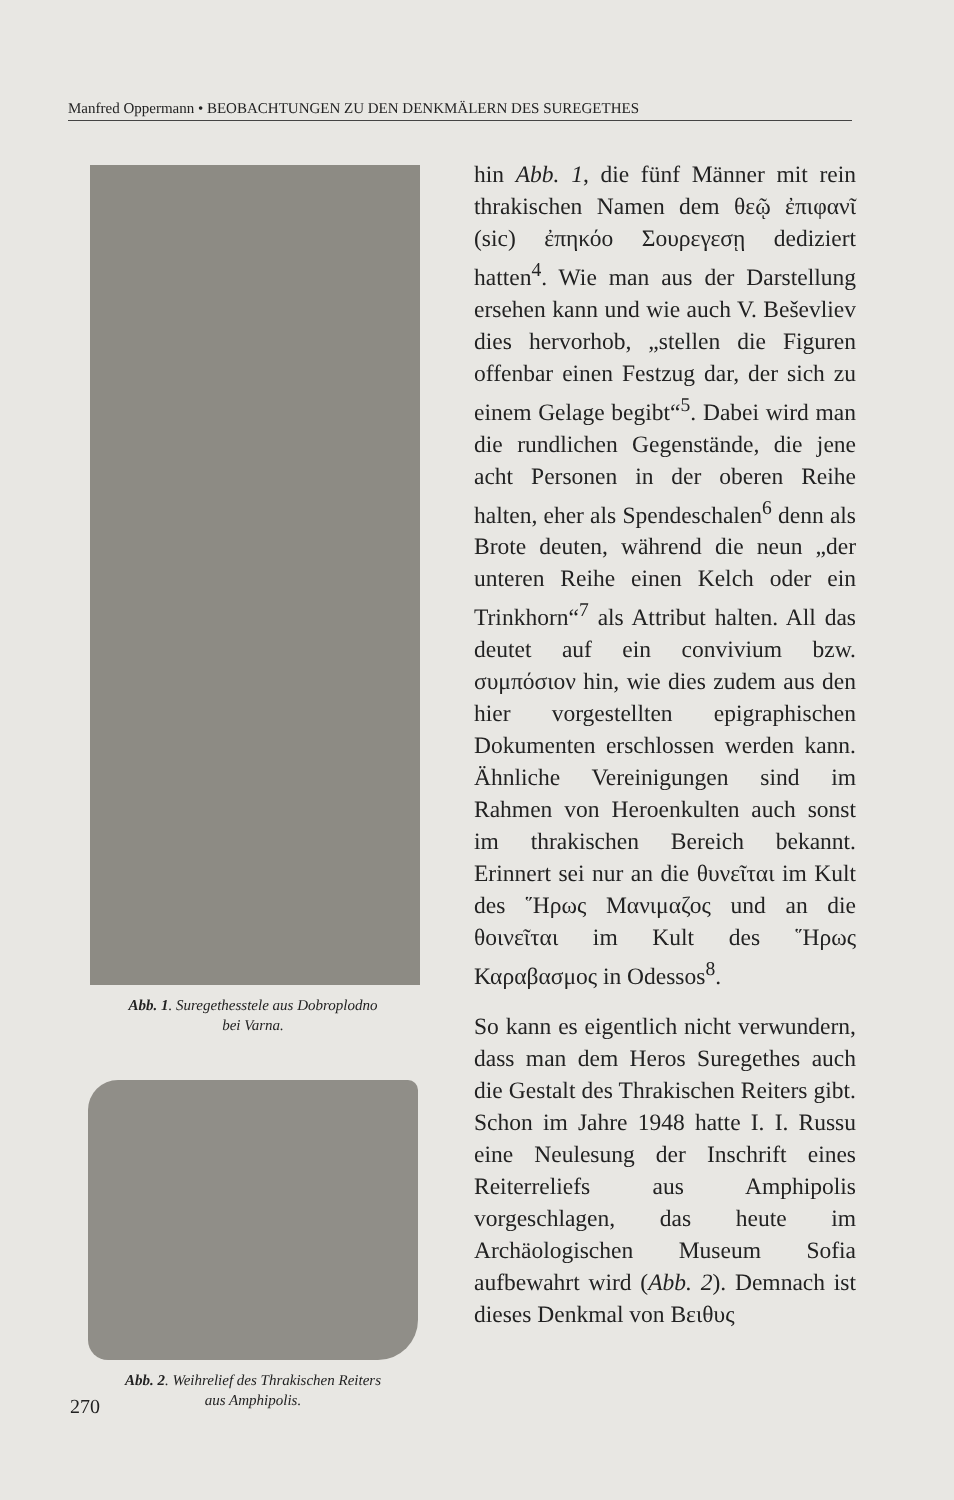Manfred Oppermann • BEOBACHTUNGEN ZU DEN DENKMÄLERN DES SUREGETHES
hin Abb. 1, die fünf Männer mit rein thrakischen Namen dem θεῷ ἐπιφανῖ (sic) ἐπηκόο Σουρεγεσῃ dediziert hatten<sup>4</sup>. Wie man aus der Darstellung ersehen kann und wie auch V. Beševliev dies hervorhob, „stellen die Figuren offenbar einen Festzug dar, der sich zu einem Gelage begibt“<sup>5</sup>. Dabei wird man die rundlichen Gegenstände, die jene acht Personen in der oberen Reihe halten, eher als Spendeschalen<sup>6</sup> denn als Brote deuten, während die neun „der unteren Reihe einen Kelch oder ein Trinkhorn“<sup>7</sup> als Attribut halten. All das deutet auf ein convivium bzw. συμπόσιον hin, wie dies zudem aus den hier vorgestellten epigraphischen Dokumenten erschlossen werden kann. Ähnliche Vereinigungen sind im Rahmen von Heroenkulten auch sonst im thrakischen Bereich bekannt. Erinnert sei nur an die θυνεῖται im Kult des ῞Ηρως Μανιμαζος und an die θοινεῖται im Kult des ῞Ηρως Καραβασμος in Odessos<sup>8</sup>.
So kann es eigentlich nicht verwundern, dass man dem Heros Suregethes auch die Gestalt des Thrakischen Reiters gibt. Schon im Jahre 1948 hatte I. I. Russu eine Neulesung der Inschrift eines Reiterreliefs aus Amphipolis vorgeschlagen, das heute im Archäologischen Museum Sofia aufbewahrt wird (Abb. 2). Demnach ist dieses Denkmal von Βειθυς
Abb. 1. Suregethesstele aus Dobroplodno
bei Varna.
Abb. 2. Weihrelief des Thrakischen Reiters
aus Amphipolis.
270